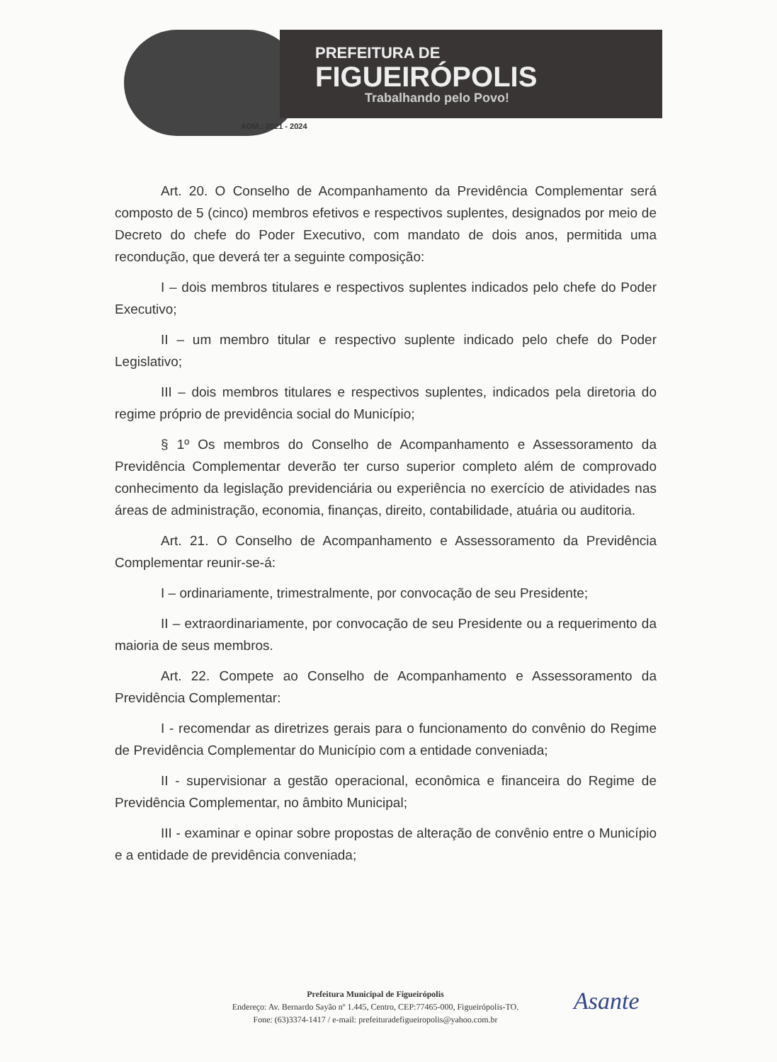PREFEITURA DE
FIGUEIRÓPOLIS
Trabalhando pelo Povo!
ADM.: 2021 - 2024
Art. 20. O Conselho de Acompanhamento da Previdência Complementar será composto de 5 (cinco) membros efetivos e respectivos suplentes, designados por meio de Decreto do chefe do Poder Executivo, com mandato de dois anos, permitida uma recondução, que deverá ter a seguinte composição:
I – dois membros titulares e respectivos suplentes indicados pelo chefe do Poder Executivo;
II – um membro titular e respectivo suplente indicado pelo chefe do Poder Legislativo;
III – dois membros titulares e respectivos suplentes, indicados pela diretoria do regime próprio de previdência social do Município;
§ 1º Os membros do Conselho de Acompanhamento e Assessoramento da Previdência Complementar deverão ter curso superior completo além de comprovado conhecimento da legislação previdenciária ou experiência no exercício de atividades nas áreas de administração, economia, finanças, direito, contabilidade, atuária ou auditoria.
Art. 21. O Conselho de Acompanhamento e Assessoramento da Previdência Complementar reunir-se-á:
I – ordinariamente, trimestralmente, por convocação de seu Presidente;
II – extraordinariamente, por convocação de seu Presidente ou a requerimento da maioria de seus membros.
Art. 22. Compete ao Conselho de Acompanhamento e Assessoramento da Previdência Complementar:
I - recomendar as diretrizes gerais para o funcionamento do convênio do Regime de Previdência Complementar do Município com a entidade conveniada;
II - supervisionar a gestão operacional, econômica e financeira do Regime de Previdência Complementar, no âmbito Municipal;
III - examinar e opinar sobre propostas de alteração de convênio entre o Município e a entidade de previdência conveniada;
Prefeitura Municipal de Figueirópolis
Endereço: Av. Bernardo Sayão nº 1.445, Centro, CEP:77465-000, Figueirópolis-TO.
Fone: (63)3374-1417 / e-mail: prefeituradefigueiropolis@yahoo.com.br
Asante